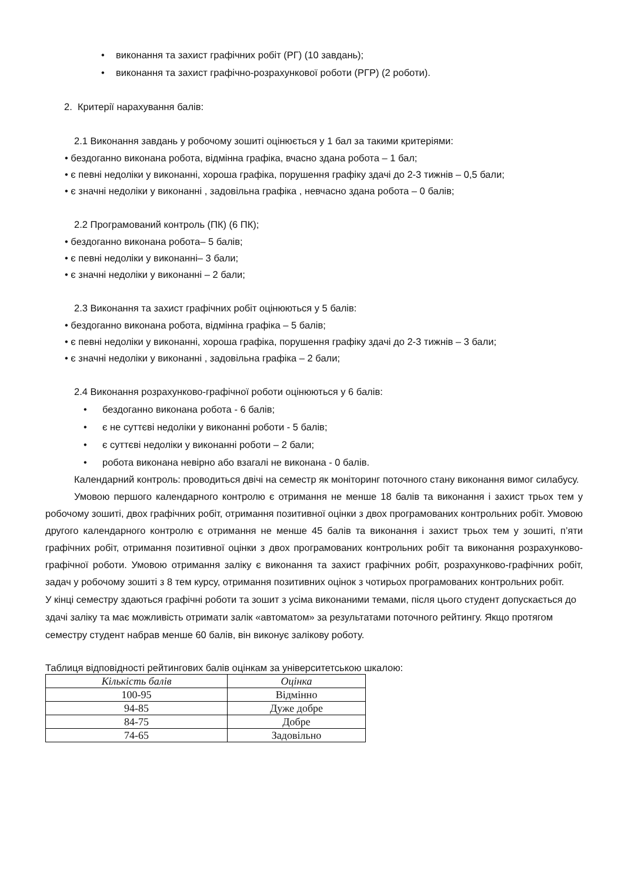• виконання та захист графічних робіт (РГ) (10 завдань);
• виконання та захист графічно-розрахункової роботи (РГР) (2 роботи).
2. Критерії нарахування балів:
2.1 Виконання завдань у робочому зошиті оцінюється у 1 бал за такими критеріями:
• бездоганно виконана робота, відмінна графіка, вчасно здана робота – 1 бал;
• є певні недоліки у виконанні, хороша графіка, порушення графіку здачі до 2-3 тижнів – 0,5 бали;
• є значні недоліки у виконанні , задовільна графіка , невчасно здана робота – 0 балів;
2.2 Програмований контроль (ПК) (6 ПК);
• бездоганно виконана робота– 5 балів;
• є певні недоліки у виконанні– 3 бали;
• є значні недоліки у виконанні – 2 бали;
2.3 Виконання та захист графічних робіт оцінюються у 5 балів:
• бездоганно виконана робота, відмінна графіка – 5 балів;
• є певні недоліки у виконанні, хороша графіка, порушення графіку здачі до 2-3 тижнів – 3 бали;
• є значні недоліки у виконанні , задовільна графіка – 2 бали;
2.4 Виконання розрахунково-графічної роботи оцінюються у 6 балів:
• бездоганно виконана робота - 6 балів;
• є не суттєві недоліки у виконанні роботи - 5 балів;
• є суттєві недоліки у виконанні роботи – 2 бали;
• робота виконана невірно або взагалі не виконана - 0 балів.
Календарний контроль: проводиться двічі на семестр як моніторинг поточного стану виконання вимог силабусу.
Умовою першого календарного контролю є отримання не менше 18 балів та виконання і захист трьох тем у робочому зошиті, двох графічних робіт, отримання позитивної оцінки з двох програмованих контрольних робіт. Умовою другого календарного контролю є отримання не менше 45 балів та виконання і захист трьох тем у зошиті, п’яти графічних робіт, отримання позитивної оцінки з двох програмованих контрольних робіт та виконання розрахунково-графічної роботи. Умовою отримання заліку є виконання та захист графічних робіт, розрахунково-графічних робіт, задач у робочому зошиті з 8 тем курсу, отримання позитивних оцінок з чотирьох програмованих контрольних робіт.
У кінці семестру здаються графічні роботи та зошит з усіма виконаними темами, після цього студент допускається до здачі заліку та має можливість отримати залік «автоматом» за результатами поточного рейтингу. Якщо протягом семестру студент набрав менше 60 балів, він виконує залікову роботу.
Таблиця відповідності рейтингових балів оцінкам за університетською шкалою:
| Кількість балів | Оцінка |
| --- | --- |
| 100-95 | Відмінно |
| 94-85 | Дуже добре |
| 84-75 | Добре |
| 74-65 | Задовільно |